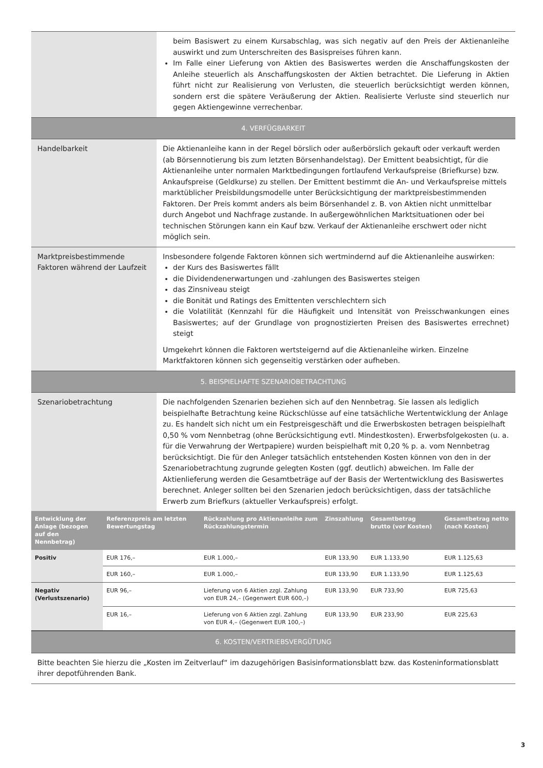| | beim Basiswert zu einem Kursabschlag, was sich negativ auf den Preis der Aktienanleihe auswirkt und zum Unterschreiten des Basispreises führen kann. Im Falle einer Lieferung von Aktien des Basiswertes werden die Anschaffungskosten der Anleihe steuerlich als Anschaffungskosten der Aktien betrachtet. Die Lieferung in Aktien führt nicht zur Realisierung von Verlusten, die steuerlich berücksichtigt werden können, sondern erst die spätere Veräußerung der Aktien. Realisierte Verluste sind steuerlich nur gegen Aktiengewinne verrechenbar. |
| 4. VERFÜGBARKEIT | |
| Handelbarkeit | Die Aktienanleihe kann in der Regel börslich oder außerbörslich gekauft oder verkauft werden (ab Börsennotierung bis zum letzten Börsenhandelstag). Der Emittent beabsichtigt, für die Aktienanleihe unter normalen Marktbedingungen fortlaufend Verkaufspreise (Briefkurse) bzw. Ankaufspreise (Geldkurse) zu stellen. Der Emittent bestimmt die An- und Verkaufspreise mittels marktüblicher Preisbildungsmodelle unter Berücksichtigung der marktpreisbestimmenden Faktoren. Der Preis kommt anders als beim Börsenhandel z. B. von Aktien nicht unmittelbar durch Angebot und Nachfrage zustande. In außergewöhnlichen Marktsituationen oder bei technischen Störungen kann ein Kauf bzw. Verkauf der Aktienanleihe erschwert oder nicht möglich sein. |
| Marktpreisbestimmende Faktoren während der Laufzeit | Insbesondere folgende Faktoren können sich wertmindernd auf die Aktienanleihe auswirken: der Kurs des Basiswertes fällt die Dividendenerwartungen und -zahlungen des Basiswertes steigen das Zinsniveau steigt die Bonität und Ratings des Emittenten verschlechtern sich die Volatilität (Kennzahl für die Häufigkeit und Intensität von Preisschwankungen eines Basiswertes; auf der Grundlage von prognostizierten Preisen des Basiswertes errechnet) steigt Umgekehrt können die Faktoren wertsteigernd auf die Aktienanleihe wirken. Einzelne Marktfaktoren können sich gegenseitig verstärken oder aufheben. |
| 5. BEISPIELHAFTE SZENARIOBETRACHTUNG | |
| Szenariobetrachtung | Die nachfolgenden Szenarien beziehen sich auf den Nennbetrag. Sie lassen als lediglich beispielhafte Betrachtung keine Rückschlüsse auf eine tatsächliche Wertentwicklung der Anlage zu. Es handelt sich nicht um ein Festpreisgeschäft und die Erwerbskosten betragen beispielhaft 0,50 % vom Nennbetrag (ohne Berücksichtigung evtl. Mindestkosten). Erwerbsfolgekosten (u. a. für die Verwahrung der Wertpapiere) wurden beispielhaft mit 0,20 % p. a. vom Nennbetrag berücksichtigt. Die für den Anleger tatsächlich entstehenden Kosten können von den in der Szenariobetrachtung zugrunde gelegten Kosten (ggf. deutlich) abweichen. Im Falle der Aktienlieferung werden die Gesamtbeträge auf der Basis der Wertentwicklung des Basiswertes berechnet. Anleger sollten bei den Szenarien jedoch berücksichtigen, dass der tatsächliche Erwerb zum Briefkurs (aktueller Verkaufspreis) erfolgt. |
| Entwicklung der Anlage (bezogen auf den Nennbetrag) | Referenzpreis am letzten Bewertungstag | Rückzahlung pro Aktienanleihe zum Rückzahlungstermin | Zinszahlung | Gesamtbetrag brutto (vor Kosten) | Gesamtbetrag netto (nach Kosten) |
| --- | --- | --- | --- | --- | --- |
| Positiv | EUR 176,– | EUR 1.000,– | EUR 133,90 | EUR 1.133,90 | EUR 1.125,63 |
| | EUR 160,– | EUR 1.000,– | EUR 133,90 | EUR 1.133,90 | EUR 1.125,63 |
| Negativ (Verlustszenario) | EUR 96,– | Lieferung von 6 Aktien zzgl. Zahlung von EUR 24,– (Gegenwert EUR 600,–) | EUR 133,90 | EUR 733,90 | EUR 725,63 |
| | EUR 16,– | Lieferung von 6 Aktien zzgl. Zahlung von EUR 4,– (Gegenwert EUR 100,–) | EUR 133,90 | EUR 233,90 | EUR 225,63 |
| 6. KOSTEN/VERTRIEBSVERGÜTUNG |
| Bitte beachten Sie hierzu die „Kosten im Zeitverlauf“ im dazugehörigen Basisinformationsblatt bzw. das Kosteninformationsblatt ihrer depotführenden Bank. |
3